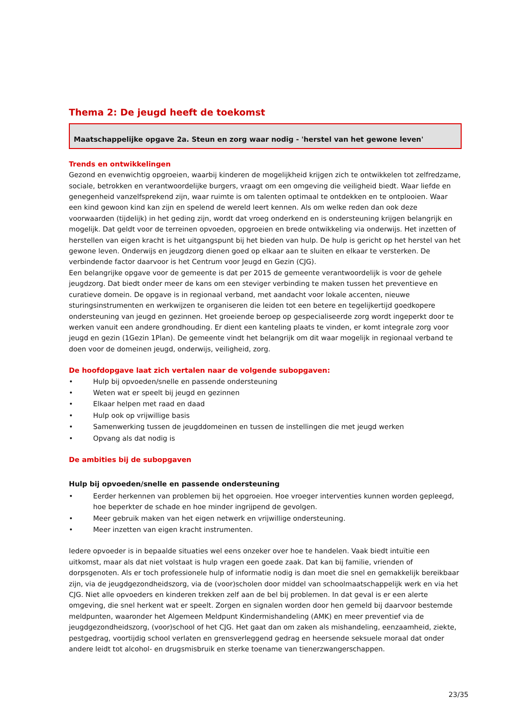Thema 2: De jeugd heeft de toekomst
Maatschappelijke opgave 2a. Steun en zorg waar nodig - 'herstel van het gewone leven'
Trends en ontwikkelingen
Gezond en evenwichtig opgroeien, waarbij kinderen de mogelijkheid krijgen zich te ontwikkelen tot zelfredzame, sociale, betrokken en verantwoordelijke burgers, vraagt om een omgeving die veiligheid biedt. Waar liefde en genegenheid vanzelfsprekend zijn, waar ruimte is om talenten optimaal te ontdekken en te ontplooien. Waar een kind gewoon kind kan zijn en spelend de wereld leert kennen. Als om welke reden dan ook deze voorwaarden (tijdelijk) in het geding zijn, wordt dat vroeg onderkend en is ondersteuning krijgen belangrijk en mogelijk. Dat geldt voor de terreinen opvoeden, opgroeien en brede ontwikkeling via onderwijs. Het inzetten of herstellen van eigen kracht is het uitgangspunt bij het bieden van hulp. De hulp is gericht op het herstel van het gewone leven. Onderwijs en jeugdzorg dienen goed op elkaar aan te sluiten en elkaar te versterken. De verbindende factor daarvoor is het Centrum voor Jeugd en Gezin (CJG).
Een belangrijke opgave voor de gemeente is dat per 2015 de gemeente verantwoordelijk is voor de gehele jeugdzorg. Dat biedt onder meer de kans om een steviger verbinding te maken tussen het preventieve en curatieve domein. De opgave is in regionaal verband, met aandacht voor lokale accenten, nieuwe sturingsinstrumenten en werkwijzen te organiseren die leiden tot een betere en tegelijkertijd goedkopere ondersteuning van jeugd en gezinnen. Het groeiende beroep op gespecialiseerde zorg wordt ingeperkt door te werken vanuit een andere grondhouding. Er dient een kanteling plaats te vinden, er komt integrale zorg voor jeugd en gezin (1Gezin 1Plan). De gemeente vindt het belangrijk om dit waar mogelijk in regionaal verband te doen voor de domeinen jeugd, onderwijs, veiligheid, zorg.
De hoofdopgave laat zich vertalen naar de volgende subopgaven:
• Hulp bij opvoeden/snelle en passende ondersteuning
• Weten wat er speelt bij jeugd en gezinnen
• Elkaar helpen met raad en daad
• Hulp ook op vrijwillige basis
• Samenwerking tussen de jeugddomeinen en tussen de instellingen die met jeugd werken
• Opvang als dat nodig is
De ambities bij de subopgaven
Hulp bij opvoeden/snelle en passende ondersteuning
• Eerder herkennen van problemen bij het opgroeien. Hoe vroeger interventies kunnen worden gepleegd, hoe beperkter de schade en hoe minder ingrijpend de gevolgen.
• Meer gebruik maken van het eigen netwerk en vrijwillige ondersteuning.
• Meer inzetten van eigen kracht instrumenten.
Iedere opvoeder is in bepaalde situaties wel eens onzeker over hoe te handelen. Vaak biedt intuïtie een uitkomst, maar als dat niet volstaat is hulp vragen een goede zaak. Dat kan bij familie, vrienden of dorpsgenoten. Als er toch professionele hulp of informatie nodig is dan moet die snel en gemakkelijk bereikbaar zijn, via de jeugdgezondheidszorg, via de (voor)scholen door middel van schoolmaatschappelijk werk en via het CJG. Niet alle opvoeders en kinderen trekken zelf aan de bel bij problemen. In dat geval is er een alerte omgeving, die snel herkent wat er speelt. Zorgen en signalen worden door hen gemeld bij daarvoor bestemde meldpunten, waaronder het Algemeen Meldpunt Kindermishandeling (AMK) en meer preventief via de jeugdgezondheidszorg, (voor)school of het CJG. Het gaat dan om zaken als mishandeling, eenzaamheid, ziekte, pestgedrag, voortijdig school verlaten en grensverleggend gedrag en heersende seksuele moraal dat onder andere leidt tot alcohol- en drugsmisbruik en sterke toename van tienerzwangerschappen.
23/35